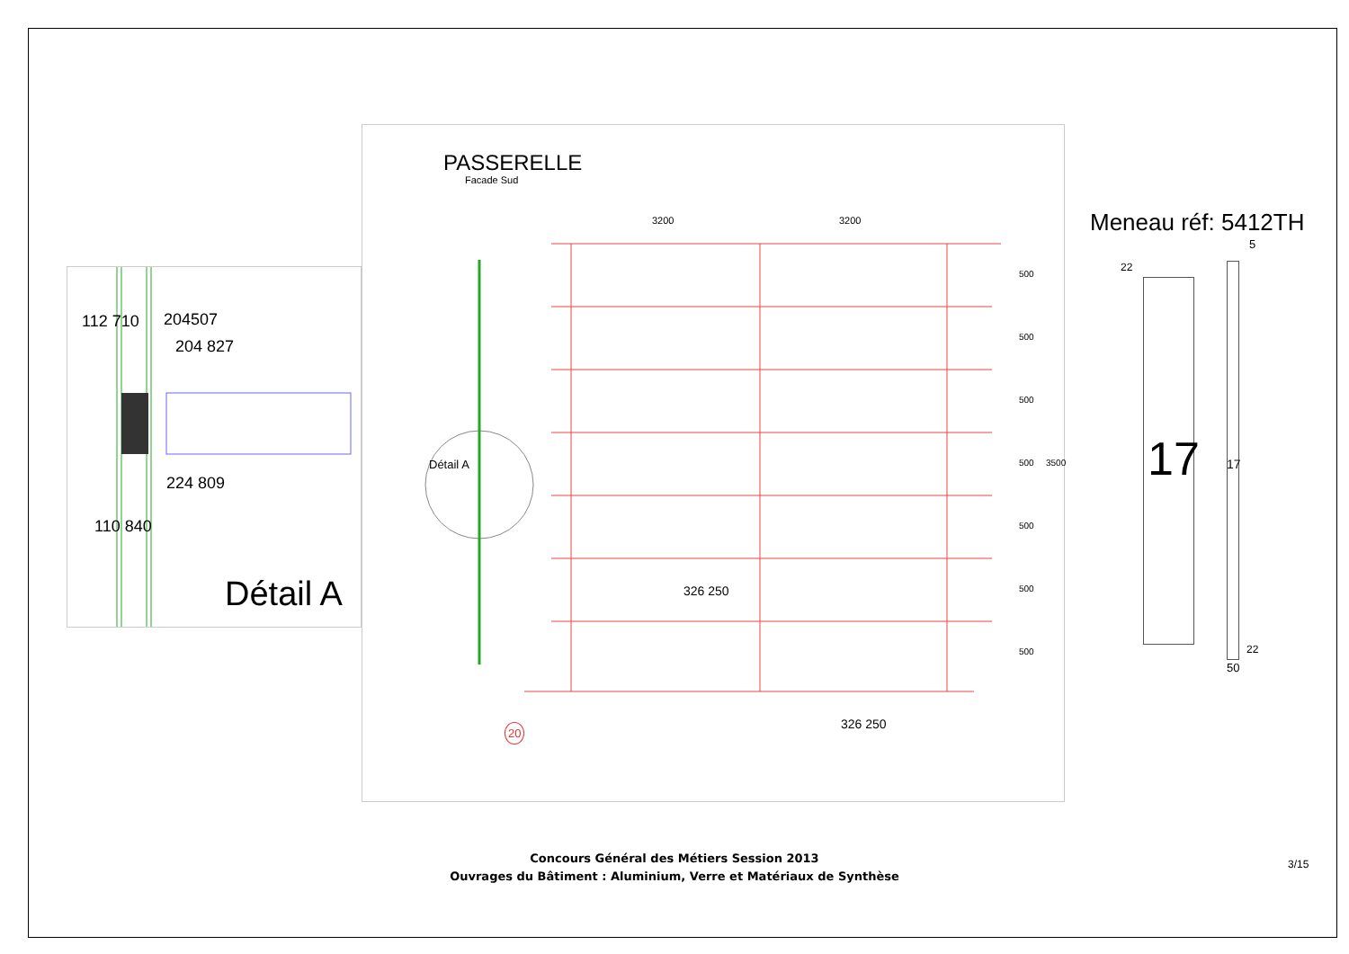112 710 204507
204 827
224 809
110 840
Détail A
PASSERELLE
Facade Sud
3200 3200
500
500
500
500 3500
500
500
500
Détail A
326 250
326 250
20
Meneau réf: 5412TH
5
22
17 17
22
50
Concours Général des Métiers Session 2013
Ouvrages du Bâtiment : Aluminium, Verre et Matériaux de Synthèse
3/15